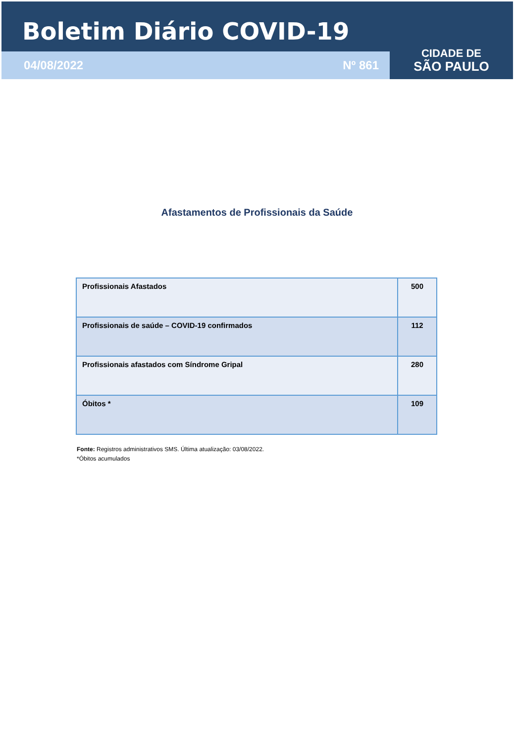Boletim Diário COVID-19
04/08/2022 Nº 861
CIDADE DE
SÃO PAULO
Afastamentos de Profissionais da Saúde
| Profissionais Afastados | 500 |
| Profissionais de saúde – COVID-19 confirmados | 112 |
| Profissionais afastados com Síndrome Gripal | 280 |
| Óbitos * | 109 |
Fonte: Registros administrativos SMS. Última atualização: 03/08/2022.
*Óbitos acumulados